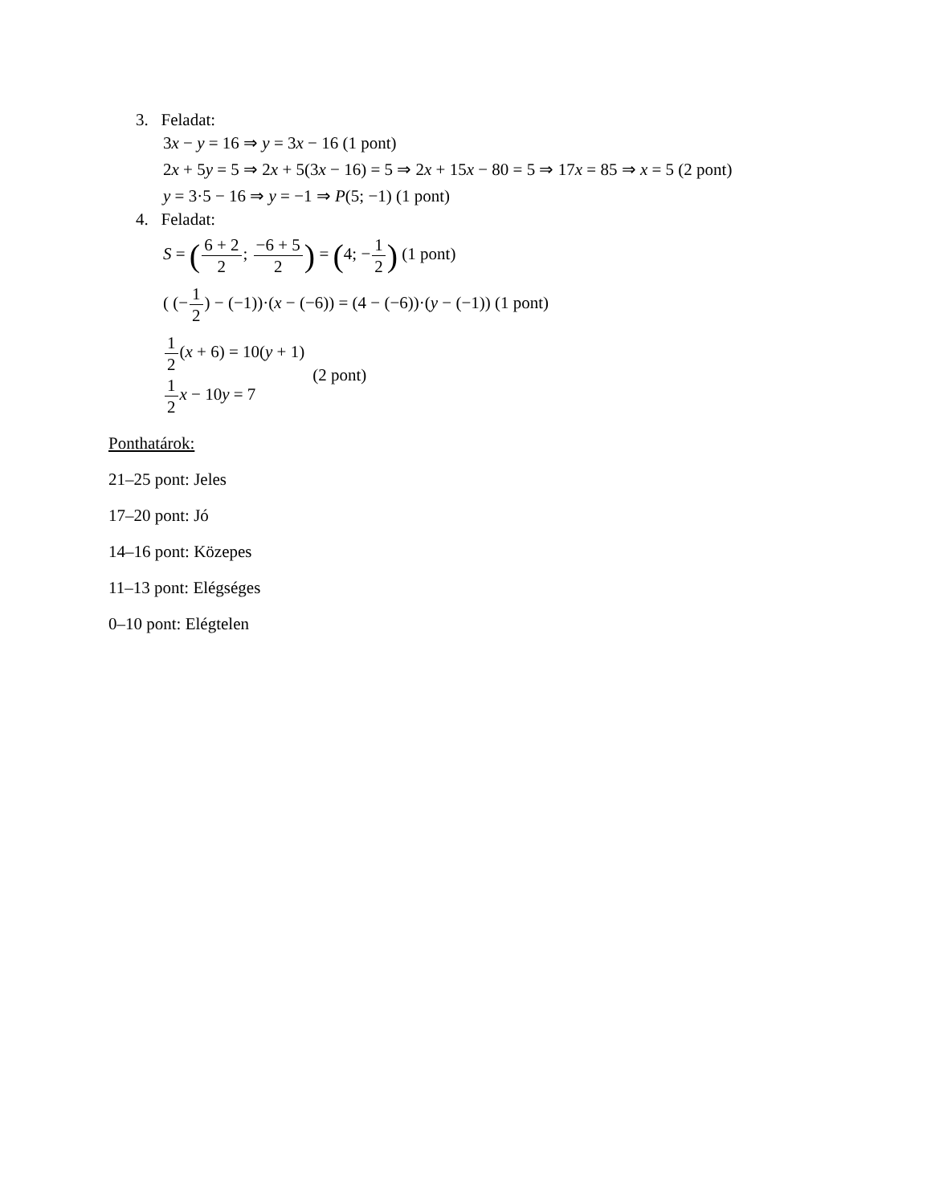3. Feladat:
3x − y = 16 ⇒ y = 3x − 16 (1 pont)
2x + 5y = 5 ⇒ 2x + 5(3x − 16) = 5 ⇒ 2x + 15x − 80 = 5 ⇒ 17x = 85 ⇒ x = 5 (2 pont)
y = 3·5 − 16 ⇒ y = −1 ⇒ P(5; −1) (1 pont)
4. Feladat:
S = (6 + 2 2; −6 + 5 2) = (4; −1 2) (1 pont)
( (−1 2) − (−1))·(x − (−6)) = (4 − (−6))·(y − (−1)) (1 pont)
1 2(x + 6) = 10(y + 1)
1 2 x − 10y = 7
(2 pont)
Ponthatárok:
21–25 pont: Jeles
17–20 pont: Jó
14–16 pont: Közepes
11–13 pont: Elégséges
0–10 pont: Elégtelen